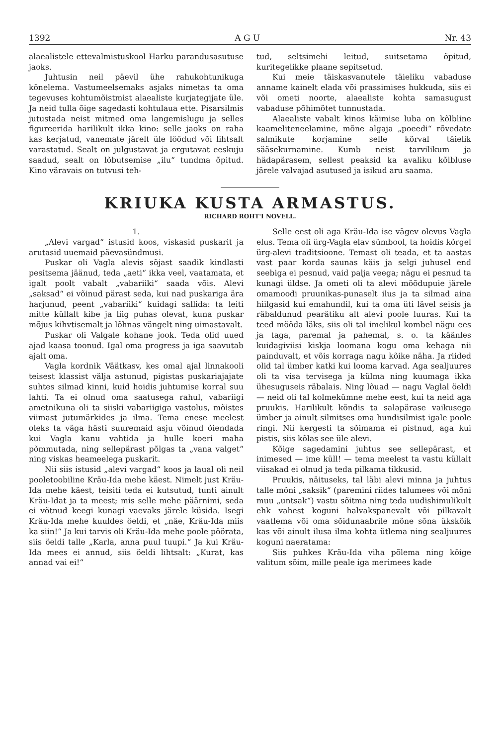1392 A G U Nr. 43
alaealistele ettevalmistuskool Harku parandusasutuse jaoks.
Juhtusin neil päevil ühe rahukohtunikuga kõnelema. Vastumeelsemaks asjaks nimetas ta oma tegevuses kohtumõistmist alaealiste kurjategijate üle. Ja neid tulla õige sagedasti kohtulaua ette. Pisarsilmis jutustada neist mitmed oma langemislugu ja selles figureerida harilikult ikka kino: selle jaoks on raha kas kerjatud, vanemate järelt üle löödud või lihtsalt varastatud. Sealt on julgustavat ja ergutavat eeskuju saadud, sealt on lõbutsemise „ilu“ tundma õpitud. Kino väravais on tutvusi teh-
tud, seltsimehi leitud, suitsetama õpitud, kuritegelikke plaane sepitsetud.
Kui meie täiskasvanutele täieliku vabaduse anname kainelt elada või prassimises hukkuda, siis ei või ometi noorte, alaealiste kohta samasugust vabaduse põhimõtet tunnustada.
Alaealiste vabalt kinos käimise luba on kõlbline kaameliteneelamine, mõne algaja „poeedi“ rõvedate salmikute korjamine selle kõrval täielik sääsekurnamine. Kumb neist tarvilikum ja hädapärasem, sellest peaksid ka avaliku kõlbluse järele valvajad asutused ja isikud aru saama.
KRIUKA KUSTA ARMASTUS.
RICHARD ROHT'I NOVELL.
1.
„Alevi vargad“ istusid koos, viskasid puskarit ja arutasid uuemaid päevasündmusi.
Puskar oli Vagla alevis sõjast saadik kindlasti pesitsema jäänud, teda „aeti“ ikka veel, vaatamata, et igalt poolt vabalt „vabariiki“ saada võis. Alevi „saksad“ ei võinud pärast seda, kui nad puskariga ära harjunud, peent „vabariiki“ kuidagi sallida: ta leiti mitte küllalt kibe ja liig puhas olevat, kuna puskar mõjus kihvtisemalt ja lõhnas vängelt ning uimastavalt.
Puskar oli Valgale kohane jook. Teda olid uued ajad kaasa toonud. Igal oma progress ja iga saavutab ajalt oma.
Vagla kordnik Väätkasv, kes omal ajal linnakooli teisest klassist välja astunud, pigistas puskariajajate suhtes silmad kinni, kuid hoidis juhtumise korral suu lahti. Ta ei olnud oma saatusega rahul, vabariigi ametnikuna oli ta siiski vabariigiga vastolus, mõistes viimast jutumärkides ja ilma. Tema enese meelest oleks ta väga hästi suuremaid asju võinud õiendada kui Vagla kanu vahtida ja hulle koeri maha põmmutada, ning sellepärast põlgas ta „vana valget“ ning viskas heameelega puskarit.
Nii siis istusid „alevi vargad“ koos ja laual oli neil pooletoobiline Kräu-Ida mehe käest. Nimelt just Kräu-Ida mehe käest, teisiti teda ei kutsutud, tunti ainult Kräu-Idat ja ta meest; mis selle mehe päärnimi, seda ei võtnud keegi kunagi vaevaks järele küsida. Isegi Kräu-Ida mehe kuuldes öeldi, et „näe, Kräu-Ida miis ka siin!“ Ja kui tarvis oli Kräu-Ida mehe poole pöörata, siis öeldi talle „Karla, anna puul tuupi.“ Ja kui Kräu-Ida mees ei annud, siis öeldi lihtsalt: „Kurat, kas annad vai ei!“
Selle eest oli aga Kräu-Ida ise vägev olevus Vagla elus. Tema oli ürg-Vagla elav sümbool, ta hoidis kõrgel ürg-alevi traditsioone. Temast oli teada, et ta aastas vast paar korda saunas käis ja selgi juhusel end seebiga ei pesnud, vaid palja veega; nägu ei pesnud ta kunagi üldse. Ja ometi oli ta alevi mõõdupuie järele omamoodi pruunikas-punaselt ilus ja ta silmad aina hiilgasid kui emahundil, kui ta oma üti lävel seisis ja räbaldunud pearätiku alt alevi poole luuras. Kui ta teed mööda läks, siis oli tal imelikul kombel nägu ees ja taga, paremal ja pahemal, s. o. ta käänles kuidagiviisi kiskja loomana kogu oma kehaga nii painduvalt, et võis korraga nagu kõike näha. Ja riided olid tal ümber katki kui looma karvad. Aga sealjuures oli ta visa tervisega ja külma ning kuumaga ikka ühesuguseis räbalais. Ning lõuad — nagu Vaglal öeldi — neid oli tal kolmekümne mehe eest, kui ta neid aga pruukis. Harilikult kõndis ta salapärase vaikusega ümber ja ainult silmitses oma hundisilmist igale poole ringi. Nii kergesti ta sõimama ei pistnud, aga kui pistis, siis kõlas see üle alevi.
Kõige sagedamini juhtus see sellepärast, et inimesed — ime küll! — tema meelest ta vastu küllalt viisakad ei olnud ja teda pilkama tikkusid.
Pruukis, näituseks, tal läbi alevi minna ja juhtus talle mõni „saksik“ (paremini riides talumees või mõni muu „untsak“) vastu sõitma ning teda uudishimulikult ehk vahest koguni halvakspanevalt või pilkavalt vaatlema või oma sõidunaabrile mõne sõna ükskõik kas või ainult ilusa ilma kohta ütlema ning sealjuures koguni naeratama:
Siis puhkes Kräu-Ida viha põlema ning kõige valitum sõim, mille peale iga merimees kade